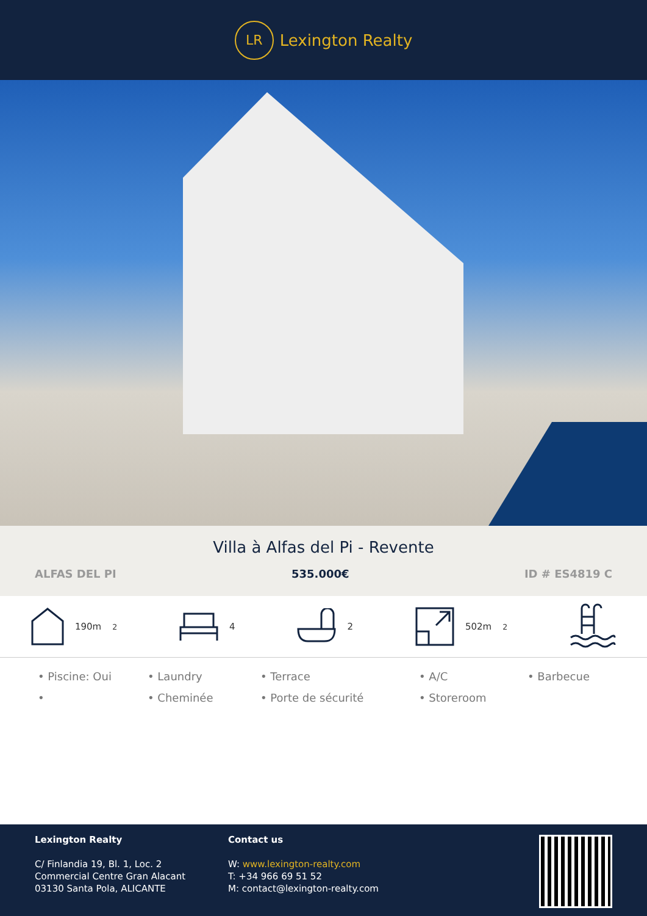LR
Lexington Realty
Villa à Alfas del Pi - Revente
ALFAS DEL PI 535.000€ ID # ES4819 C
190m<sup>2</sup> 4 2 502m<sup>2</sup>
• Piscine: Oui
• Laundry
• Terrace
• A/C
• Barbecue
•
• Cheminée
• Porte de sécurité
• Storeroom
Lexington Realty
C/ Finlandia 19, Bl. 1, Loc. 2
Commercial Centre Gran Alacant
03130 Santa Pola, ALICANTE
Contact us
W: www.lexington-realty.com
T: +34 966 69 51 52
M: contact@lexington-realty.com